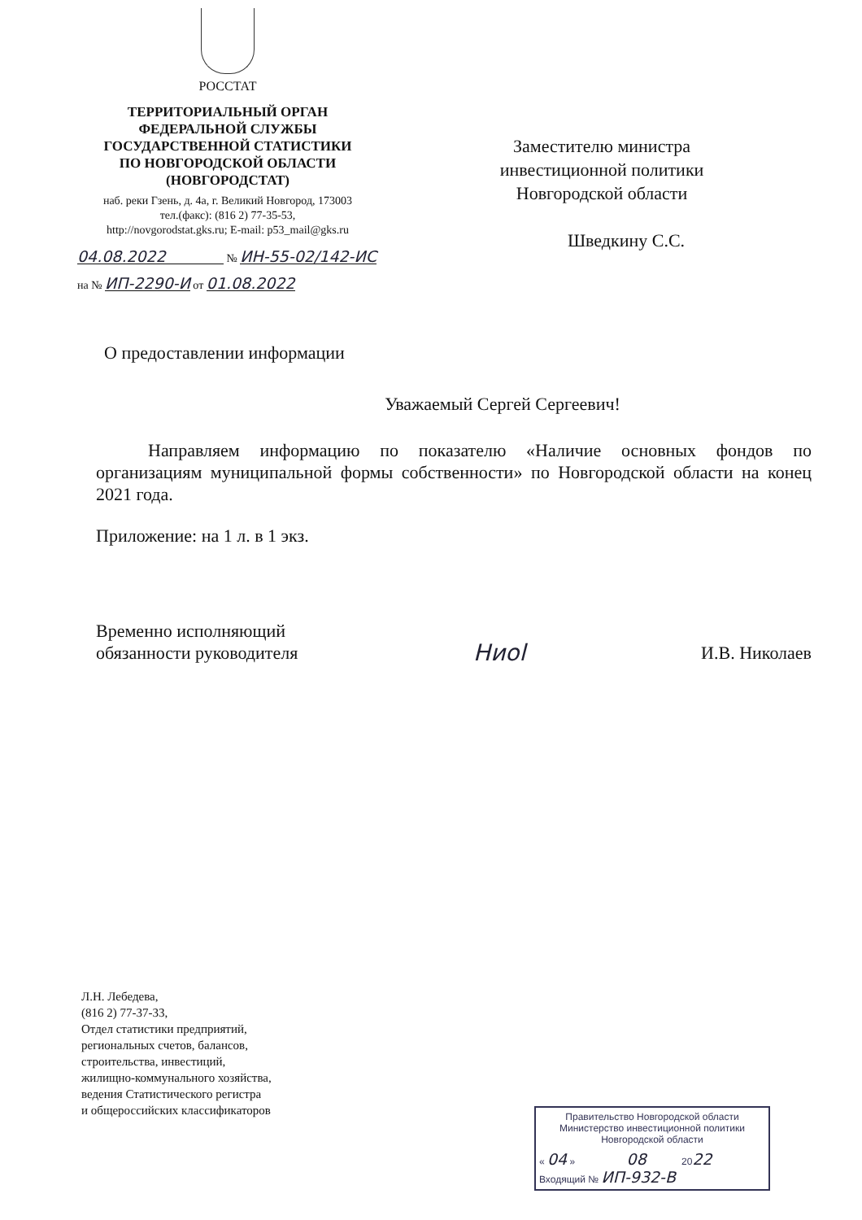РОССТАТ
ТЕРРИТОРИАЛЬНЫЙ ОРГАН
ФЕДЕРАЛЬНОЙ СЛУЖБЫ
ГОСУДАРСТВЕННОЙ СТАТИСТИКИ
ПО НОВГОРОДСКОЙ ОБЛАСТИ
(НОВГОРОДСТАТ)
наб. реки Гзень, д. 4а, г. Великий Новгород, 173003
тел.(факс): (816 2) 77-35-53,
http://novgorodstat.gks.ru; E-mail: p53_mail@gks.ru
04.08.2022 № ИН-55-02/142-ИС
на № ИП-2290-И от 01.08.2022
Заместителю министра
инвестиционной политики
Новгородской области
Шведкину С.С.
О предоставлении информации
Уважаемый Сергей Сергеевич!
Направляем информацию по показателю «Наличие основных фондов по организациям муниципальной формы собственности» по Новгородской области на конец 2021 года.
Приложение: на 1 л. в 1 экз.
Временно исполняющий
обязанности руководителя
Ниоl
И.В. Николаев
Л.Н. Лебедева,
(816 2) 77-37-33,
Отдел статистики предприятий,
региональных счетов, балансов,
строительства, инвестиций,
жилищно-коммунального хозяйства,
ведения Статистического регистра
и общероссийских классификаторов
Правительство Новгородской области
Министерство инвестиционной политики
Новгородской области
« 04 » 08 2022
Входящий № ИП-932-В